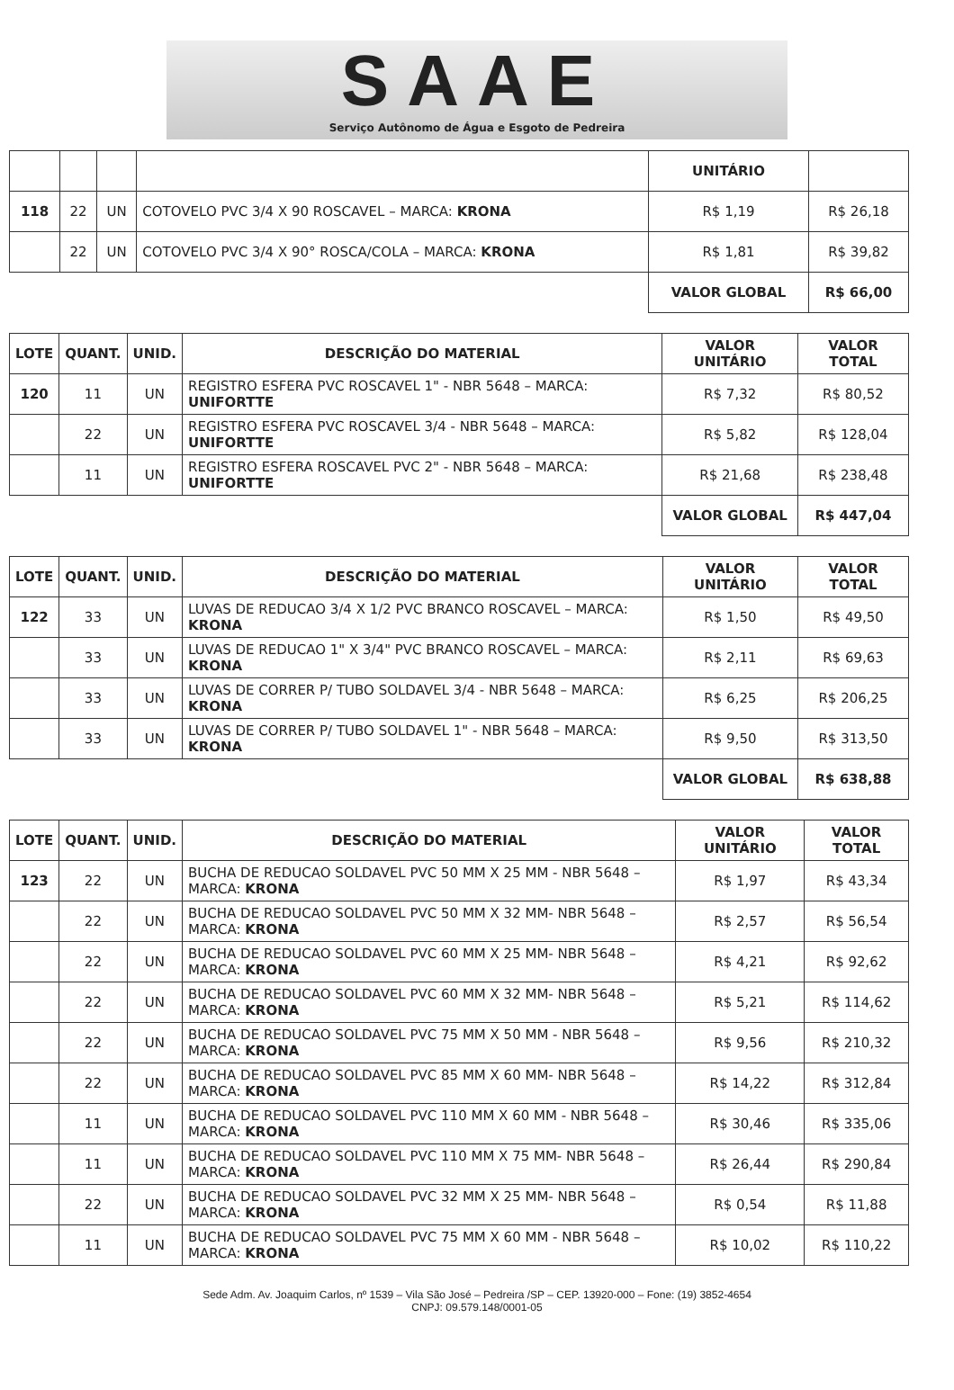SAAE
Serviço Autônomo de Água e Esgoto de Pedreira
| | | | | UNITÁRIO | |
| 118 | 22 | UN | COTOVELO PVC 3/4 X 90 ROSCAVEL – MARCA: KRONA | R$ 1,19 | R$ 26,18 |
| | 22 | UN | COTOVELO PVC 3/4 X 90° ROSCA/COLA – MARCA: KRONA | R$ 1,81 | R$ 39,82 |
| | | | | VALOR GLOBAL | R$ 66,00 |
| LOTE | QUANT. | UNID. | DESCRIÇÃO DO MATERIAL | VALOR UNITÁRIO | VALOR TOTAL |
| --- | --- | --- | --- | --- | --- |
| 120 | 11 | UN | REGISTRO ESFERA PVC ROSCAVEL 1" - NBR 5648 – MARCA: UNIFORTTE | R$ 7,32 | R$ 80,52 |
| | 22 | UN | REGISTRO ESFERA PVC ROSCAVEL 3/4 - NBR 5648 – MARCA: UNIFORTTE | R$ 5,82 | R$ 128,04 |
| | 11 | UN | REGISTRO ESFERA ROSCAVEL PVC 2" - NBR 5648 – MARCA: UNIFORTTE | R$ 21,68 | R$ 238,48 |
| | | | | VALOR GLOBAL | R$ 447,04 |
| LOTE | QUANT. | UNID. | DESCRIÇÃO DO MATERIAL | VALOR UNITÁRIO | VALOR TOTAL |
| --- | --- | --- | --- | --- | --- |
| 122 | 33 | UN | LUVAS DE REDUCAO 3/4 X 1/2 PVC BRANCO ROSCAVEL – MARCA: KRONA | R$ 1,50 | R$ 49,50 |
| | 33 | UN | LUVAS DE REDUCAO 1" X 3/4" PVC BRANCO ROSCAVEL – MARCA: KRONA | R$ 2,11 | R$ 69,63 |
| | 33 | UN | LUVAS DE CORRER P/ TUBO SOLDAVEL 3/4 - NBR 5648 – MARCA: KRONA | R$ 6,25 | R$ 206,25 |
| | 33 | UN | LUVAS DE CORRER P/ TUBO SOLDAVEL 1" - NBR 5648 – MARCA: KRONA | R$ 9,50 | R$ 313,50 |
| | | | | VALOR GLOBAL | R$ 638,88 |
| LOTE | QUANT. | UNID. | DESCRIÇÃO DO MATERIAL | VALOR UNITÁRIO | VALOR TOTAL |
| --- | --- | --- | --- | --- | --- |
| 123 | 22 | UN | BUCHA DE REDUCAO SOLDAVEL PVC 50 MM X 25 MM - NBR 5648 – MARCA: KRONA | R$ 1,97 | R$ 43,34 |
| | 22 | UN | BUCHA DE REDUCAO SOLDAVEL PVC 50 MM X 32 MM- NBR 5648 – MARCA: KRONA | R$ 2,57 | R$ 56,54 |
| | 22 | UN | BUCHA DE REDUCAO SOLDAVEL PVC 60 MM X 25 MM- NBR 5648 – MARCA: KRONA | R$ 4,21 | R$ 92,62 |
| | 22 | UN | BUCHA DE REDUCAO SOLDAVEL PVC 60 MM X 32 MM- NBR 5648 – MARCA: KRONA | R$ 5,21 | R$ 114,62 |
| | 22 | UN | BUCHA DE REDUCAO SOLDAVEL PVC 75 MM X 50 MM - NBR 5648 – MARCA: KRONA | R$ 9,56 | R$ 210,32 |
| | 22 | UN | BUCHA DE REDUCAO SOLDAVEL PVC 85 MM X 60 MM- NBR 5648 – MARCA: KRONA | R$ 14,22 | R$ 312,84 |
| | 11 | UN | BUCHA DE REDUCAO SOLDAVEL PVC 110 MM X 60 MM - NBR 5648 – MARCA: KRONA | R$ 30,46 | R$ 335,06 |
| | 11 | UN | BUCHA DE REDUCAO SOLDAVEL PVC 110 MM X 75 MM- NBR 5648 – MARCA: KRONA | R$ 26,44 | R$ 290,84 |
| | 22 | UN | BUCHA DE REDUCAO SOLDAVEL PVC 32 MM X 25 MM- NBR 5648 – MARCA: KRONA | R$ 0,54 | R$ 11,88 |
| | 11 | UN | BUCHA DE REDUCAO SOLDAVEL PVC 75 MM X 60 MM - NBR 5648 – MARCA: KRONA | R$ 10,02 | R$ 110,22 |
Sede Adm. Av. Joaquim Carlos, nº 1539 – Vila São José – Pedreira /SP – CEP. 13920-000 – Fone: (19) 3852-4654
CNPJ: 09.579.148/0001-05